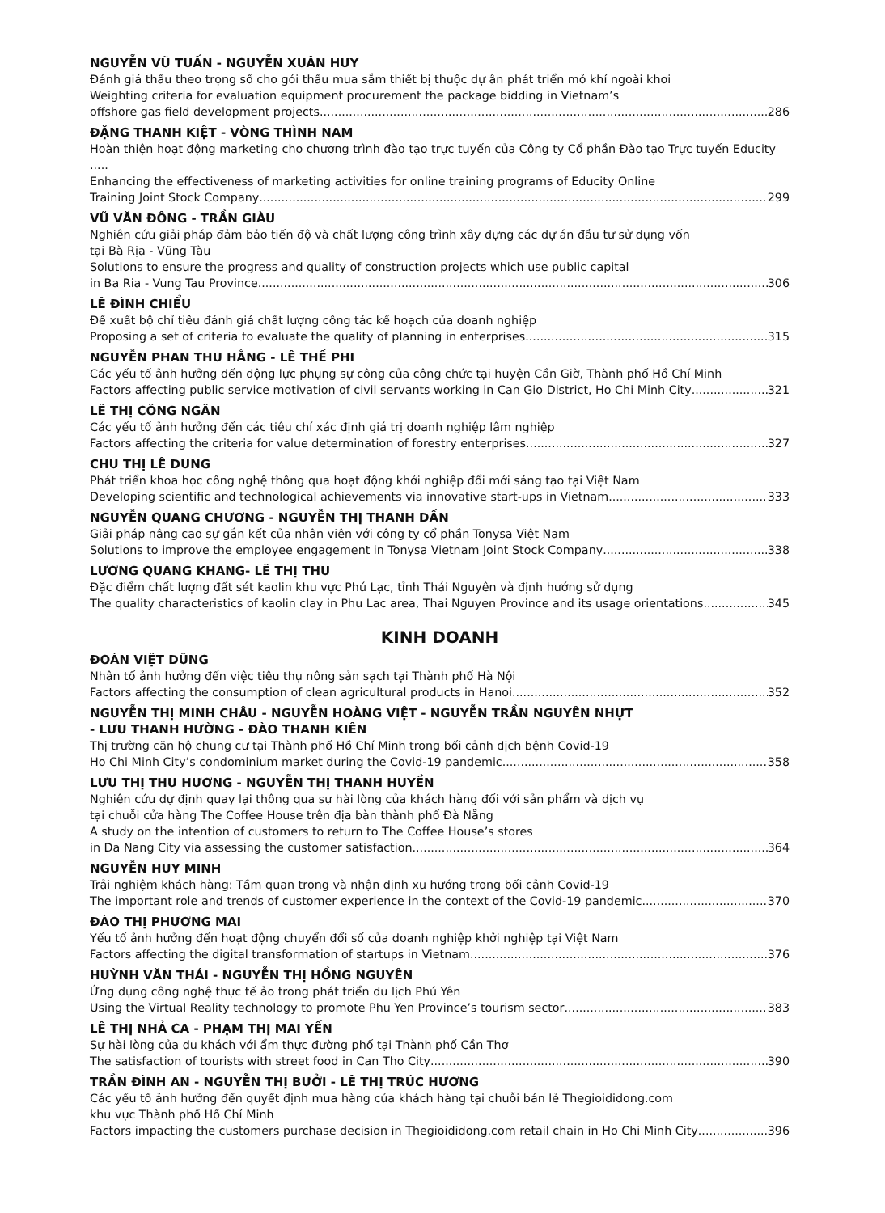NGUYỄN VŨ TUẤN - NGUYỄN XUÂN HUY
Đánh giá thầu theo trọng số cho gói thầu mua sắm thiết bị thuộc dự ân phát triển mỏ khí ngoài khơi
Weighting criteria for evaluation equipment procurement the package bidding in Vietnam’s
offshore gas field development projects 286
ĐẶNG THANH KIỆT - VÒNG THÌNH NAM
Hoàn thiện hoạt động marketing cho chương trình đào tạo trực tuyến của Công ty Cổ phần Đào tạo Trực tuyến Educity .....
Enhancing the effectiveness of marketing activities for online training programs of Educity Online
Training Joint Stock Company 299
VŨ VĂN ĐÔNG - TRẦN GIÀU
Nghiên cứu giải pháp đảm bảo tiến độ và chất lượng công trình xây dựng các dự án đầu tư sử dụng vốn
tại Bà Rịa - Vũng Tàu
Solutions to ensure the progress and quality of construction projects which use public capital
in Ba Ria - Vung Tau Province 306
LÊ ĐÌNH CHIỂU
Đề xuất bộ chỉ tiêu đánh giá chất lượng công tác kế hoạch của doanh nghiệp
Proposing a set of criteria to evaluate the quality of planning in enterprises 315
NGUYỄN PHAN THU HẰNG - LÊ THẾ PHI
Các yếu tố ảnh hưởng đến động lực phụng sự công của công chức tại huyện Cần Giờ, Thành phố Hồ Chí Minh
Factors affecting public service motivation of civil servants working in Can Gio District, Ho Chi Minh City 321
LÊ THỊ CÔNG NGÂN
Các yếu tố ảnh hưởng đến các tiêu chí xác định giá trị doanh nghiệp lâm nghiệp
Factors affecting the criteria for value determination of forestry enterprises 327
CHU THỊ LÊ DUNG
Phát triển khoa học công nghệ thông qua hoạt động khởi nghiệp đổi mới sáng tạo tại Việt Nam
Developing scientific and technological achievements via innovative start-ups in Vietnam 333
NGUYỄN QUANG CHƯƠNG - NGUYỄN THỊ THANH DẦN
Giải pháp nâng cao sự gắn kết của nhân viên với công ty cổ phần Tonysa Việt Nam
Solutions to improve the employee engagement in Tonysa Vietnam Joint Stock Company 338
LƯƠNG QUANG KHANG- LÊ THỊ THU
Đặc điểm chất lượng đất sét kaolin khu vực Phú Lạc, tỉnh Thái Nguyên và định hướng sử dụng
The quality characteristics of kaolin clay in Phu Lac area, Thai Nguyen Province and its usage orientations 345
KINH DOANH
ĐOÀN VIỆT DŨNG
Nhân tố ảnh hưởng đến việc tiêu thụ nông sản sạch tại Thành phố Hà Nội
Factors affecting the consumption of clean agricultural products in Hanoi 352
NGUYỄN THỊ MINH CHÂU - NGUYỄN HOÀNG VIỆT - NGUYỄN TRẦN NGUYÊN NHỰT
- LƯU THANH HƯỜNG - ĐÀO THANH KIÊN
Thị trường căn hộ chung cư tại Thành phố Hồ Chí Minh trong bối cảnh dịch bệnh Covid-19
Ho Chi Minh City’s condominium market during the Covid-19 pandemic 358
LƯU THỊ THU HƯƠNG - NGUYỄN THỊ THANH HUYỀN
Nghiên cứu dự định quay lại thông qua sự hài lòng của khách hàng đối với sản phẩm và dịch vụ
tại chuỗi cửa hàng The Coffee House trên địa bàn thành phố Đà Nẵng
A study on the intention of customers to return to The Coffee House’s stores
in Da Nang City via assessing the customer satisfaction 364
NGUYỄN HUY MINH
Trải nghiệm khách hàng: Tầm quan trọng và nhận định xu hướng trong bối cảnh Covid-19
The important role and trends of customer experience in the context of the Covid-19 pandemic 370
ĐÀO THỊ PHƯƠNG MAI
Yếu tố ảnh hưởng đến hoạt động chuyển đổi số của doanh nghiệp khởi nghiệp tại Việt Nam
Factors affecting the digital transformation of startups in Vietnam 376
HUỲNH VĂN THÁI - NGUYỄN THỊ HỒNG NGUYÊN
Ứng dụng công nghệ thực tế ảo trong phát triển du lịch Phú Yên
Using the Virtual Reality technology to promote Phu Yen Province’s tourism sector 383
LÊ THỊ NHẢ CA - PHẠM THỊ MAI YẾN
Sự hài lòng của du khách với ẩm thực đường phố tại Thành phố Cần Thơ
The satisfaction of tourists with street food in Can Tho City 390
TRẦN ĐÌNH AN - NGUYỄN THỊ BƯỞI - LÊ THỊ TRÚC HƯƠNG
Các yếu tố ảnh hưởng đến quyết định mua hàng của khách hàng tại chuỗi bán lẻ Thegioididong.com
khu vực Thành phố Hồ Chí Minh
Factors impacting the customers purchase decision in Thegioididong.com retail chain in Ho Chi Minh City 396